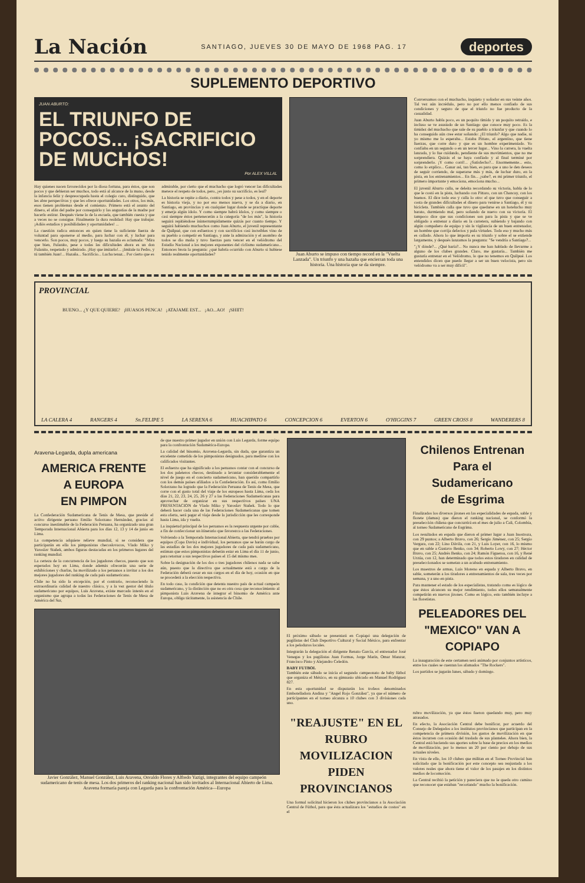La Nación SANTIAGO, JUEVES 30 DE MAYO DE 1968 PAG. 17 deportes
SUPLEMENTO DEPORTIVO
JUAN ABURTO:
EL TRIUNFO DE POCOS... ¡SACRIFICIO DE MUCHOS!
Por ALEX VILLAL
Hay quienes nacen favorecidos por la diosa fortuna, para éstos, que son pocos y que debieran ser muchos, todo está al alcance de la mano, desde la infancia feliz y despreocupada hasta el colegio caro, distinguido, que les abre perspectivas y que les ofrece oportunidades. Los otros, los más, esos tienen problemas desde el comienzo. Primero está el asunto del dinero, el afán del padre por conseguirlo y las angustias de la madre por hacerlo estirar. Después viene lo de la escuela, que también cuesta y que a veces no se consigue. Finalmente la dura realidad: Hay que trabajar. ¡Adiós estudios y posibilidades y oportunidades! ...
La cuestión radica entonces en quien tiene la suficiente fuerza de voluntad para oponerse al medio, para luchar con él, y luchar para vencerlo. Son pocos, muy pocos, y luego su hazaña es aclamada: "Mira que bien, Fulanito, pese a todas las dificultades ahora es un don Fulanito, respetado y admirado. ¡Hay que imitarlo!... ¡Imítale tu Pedro, y tú también Juan!... Hazaña... Sacrificio... Lucha tenaz... Por cierto que es
admirable, por cierto que el muchacho que logró vencer las dificultades merece el respeto de todos, pero, ¿es justo su sacrificio, es leal?
La historia se repite a diario, contra todos y pese a todos, y en el deporte es historia vieja, y no por eso menos nueva, y se da a diario, en Santiago, en provincias y en cualquier lugar donde se practique deporte y emerja algún ídolo. Y como siempre habrá ídolos, y como siempre o casi siempre éstos pertenecerán a la categoría "de los más", la historia seguirá repitiéndose ininterrumpidamente quizás por cuanto tiempo. Y seguirá habiendo muchachos como Juan Aburto, el juvenil representante de Quilpué, que con esfuerzos y con sacrificios casi increíbles vino de su pueblo a competir en Santiago, y ante la admiración y el asombro de todos se dio maña y tuvo fuerzas para vencer en el velódromo del Estadio Nacional a los mejores exponentes del ciclismo sudamericano... Entonces brota la pregunta: ¿qué habría ocurrido con Aburto si hubiese tenido realmente oportunidades?
Juan Aburto se impuso con tiempo record en la "Vuelta Lanzada". Un triunfo y una hazaña que encierran toda una historia. Una historia que se da siempre.
Conversamos con el muchacho, inquieto y soñador en sus veinte años. Tal vez aún incrédulo, pero no por ello menos confiado de sus condiciones y seguro de que el triunfo no fue producto de la casualidad.
Juan Aburto habla poco, es un poquito tímido y un poquito retraído, e incluso se ve asustado de un Santiago que conoce muy poco. Es la timidez del muchacho que sale de su pueblo a triunfar y que cuando lo ha conseguido aún cree estar soñando: ¿El triunfo? Algo que nadie, ni yo mismo me lo esperaba... Estaba Pittaro, el argentino, que tiene fuerzas, que corre duro y que es un hombre experimentado. Yo confiaba en un segundo o en un tercer lugar... Vino la carrera, la vuelta lanzada, y lo fue cuidando, pendiente de sus movimientos, que no me sorprendiera. Quizás el se haya confiado y al final terminé por sorprenderlo. ¡Y como corrí!... ¿Satisfecho?... Enormemente... esto, como lo explico... Ganar así, tan bien, es para que a uno le den deseos de seguir corriendo, de superarse más y más, de luchar duro, en la pista, en los entrenamientos... En fin... ¿sabe?, es mi primer triunfo, el primero importante y emociona, emociona mucho...
El juvenil Aburto calla, se deleita recordando su victoria, habla de lo que le costó en la pista, luchando con Pittaro, con un Chancay, con los buenos. El dice todo eso y calla lo otro: el que tuvo que conseguir a costa de grandes dificultades el dinero para venirse a Santiago, él y su bicicleta. También calla que tuvo que quedarse en un hotelucho muy barato, durmiendo mal, pero soñando de nuevo con su victoria. El tampoco dice que sus condiciones son para la pista y que se ve obligado a entrenar a diario en la carretera, subiendo y bajando con algún compañero de equipo y sin la vigilancia de un buen entrenador, un hombre que corrija defectos y pula virtudes. Todo eso y mucho más es callado. Ahora lo que importa es su triunfo y sobre el se extiende largamente, y después lanzamos la pregunta: "Se vendría a Santiago?...
"¿Y dónde?... ¿Qué haría?... No nunca me han hablado de llevarme a alguno de los clubes grandes. Claro, me gustaría... También me gustaría entrenar en el Velódromo, lo que no tenemos en Quilpué. Los entendidos dicen que puedo llegar a ser un buen velocista, pero sin velódromo va a ser muy difícil".
PROVINCIAL
BUENO... ¿Y QUE QUIERE? ¡HUASOS PENCA! ¡ATAJAME EST... ¡AO...AO! ¡SHIIT!
LA CALERA 4 RANGERS 4 Sn.FELIPE 5 LA SERENA 6 HUACHIPATO 6 CONCEPCION 6 EVERTON 6 O'HIGGINS 7 GREEN CROSS 8 WANDERERS 8
Aravena-Legarda, dupla americana
AMERICA FRENTE
A EUROPA
EN PIMPON
La Confederación Sudamericana de Tenis de Mesa, que preside el activo dirigente peruano Emilio Solorzano Hernández, gracias al concurso inestimable de la Federación Peruana, ha organizado una gran Temporada Internacional Abierta para los días 12, 13 y 14 de junio en Lima.
La competencia adquiere relieve mundial, si se considera que participarán en ella los pimponistas checoslovacos, Vlado Miko y Yaroslav Stañek, ambos figuras destacadas en los primeros lugares del ranking mundial.
La certeza de la concurrencia de los jugadores checos, puesto que son esperados hoy en Lima, donde además ofrecerán una serie de exhibiciones y charlas, ha movilizado a los peruanos a invitar a los dos mejores jugadores del ranking de cada país sudamericano.
Chile no ha sido la excepción, por el contrario, reconociendo la extraordinaria calidad de nuestro clásico, y a la vez gestor del título sudamericano por equipos, Luis Aravena, existe marcado interés en el organismo que agrupa a todas las Federaciones de Tenis de Mesa de América del Sur,
de que nuestro primer jugador en unión con Luis Legarda, forme equipo para la confrontación Sudamérica-Europa.
La calidad del binomio, Aravena-Legarda, sin duda, que garantiza un excelente cometido de los pimponistas designados, para medirse con los calificados visitantes.
El esfuerzo que ha significado a los peruanos contar con el concurso de los dos paleteros checos, destinado a levantar considerablemente el nivel de juego en el concierto sudamericano, han querido compartirlo con los demás países afiliados a la Confederación. Es así, como Emilio Solorzano ha logrado que la Federación Peruana de Tenis de Mesa, que corre con el gasto total del viaje de los europeos hasta Lima, ceda los días 21, 22, 23, 24, 25, 26 y 27 a las Federaciones Sudamericanas para aprovechar de organizar en sus respectivos países UNA PRESENTACION de Vlado Miko y Yaroslav Stañek. Todo lo que deberá hacer cada una de las Federaciones Sudamericanas que tomen esta oferta, será pagar el viaje desde la jurisdicción que les corresponde hasta Lima, ida y vuelta.
La inquietud principal de los peruanos es la respuesta urgente por cable, a fin de confeccionar un itinerario que favorezca a las Federaciones.
Volviendo a la Temporada Internacional Abierta, que tendrá pruebas por equipos (Copa Davis) e individual, los peruanos que se harán cargo de las estadías de los dos mejores jugadores de cada país sudamericano, estiman que estos pimponistas deberán estar en Lima el día 11 de junio, para retornar a sus respectivos países el 15 del mismo mes.
Sobre la designación de los dos o tres jugadores chilenos nada se sabe aún, puesto que la directiva que actualmente está a cargo de la Federación deberá cesar en sus cargos en el día de hoy, ocasión en que se procederá a la elección respectiva.
En todo caso, la condición que detenta nuestro país de actual campeón sudamericano, y la distinción que no es otra cosa que reconocimiento al pimponista Luis Aravena de integrar el binomio de América ante Europa, obliga tácitamente, la asistencia de Chile.
Javier González, Manuel González, Luis Aravena, Osvaldo Flores y Alfredo Yazigi, integrantes del equipo campeón sudamericano de tenis de mesa. Los dos primeros del ranking nacional han sido invitados al Internacional Abierto de Lima. Aravena formaría pareja con Legarda para la confrontación América—Europa
El próximo sábado se presentará en Copiapó una delegación de pugilistas del Club Deportivo Cultural y Social México, para enfrentar a los peloduros locales.
Integrarán la delegación el dirigente Renato García, el entrenador José Venegas y los pugilistas Juan Formas, Jorge Marín, Omar Manzur, Francisco Pinto y Alejandro Celedón.
BABY FUTBOL
También este sábado se inicia el segundo campeonato de baby fútbol que organiza el México, en su gimnasio ubicado en Manuel Rodríguez 827.
En esta oportunidad se disputarán los trofeos denominados Embotelladora Andina y "Angel Rojo González", ya que el número de participantes en el torneo alcanza a 10 clubes con 3 divisiones cada uno.
Chilenos Entrenan
Para el
Sudamericano
de Esgrima
Finalizados los diversos jirones en las especialidades de espada, sable y florete (damas) que dieron el ranking nacional, se conformó la preselección chilena que concurrirá en el mes de julio a Cali, Colombia, al torneo Sudamericano de Esgrima.
Los resultados en espada que dieron el primer lugar a Juan Inostroza, con 29 puntos; a Alberto Bravo, con 26; Sergio Jiménez, con 25; Sergio Vergara, con 22; Lino Dávila, con 21, y Luis Loyer, con 16, lo mismo que en sable a Gustavo Benko, con 34; Roberto Lowy, con 27; Héctor Bravo, con 25; Andrés Benko, con 24; Ramón Figueroa, con 16, y René Urzúa, con 12, han determinado que todos estos tiradores en calidad de preseleccionados se sometan a un acabado entrenamiento.
Los maestros de armas, Luis Moreno en espada y Alberto Bravo, en sable, someterán a los tiradores a entrenamientos de sala, tres veces por semana, y a uno en pista.
Para mantener el estado de los especialistas, tratando como es lógico de que éstos alcancen su mejor rendimiento, todos ellos semanalmente competirán en nuevos jirones. Como es lógico, esto también incluye a las floretistas.
PELEADORES DEL "MEXICO" VAN A COPIAPO
La inauguración de este certamen será animado por conjuntos artísticos, entre los cuales se cuentan los afamados "The Rockers".
Los partidos se jugarán lunes, sábado y domingo.
"REAJUSTE" EN EL RUBRO MOVILIZACION PIDEN PROVINCIANOS
Una formal solicitud hicieron los clubes provincianos a la Asociación Central de Fútbol, para que ésta actualizara los "estudios de costos" en el
rubro movilización, ya que éstos fueron quedando muy, pero muy atrasados.
En efecto, la Asociación Central debe bonificar, por acuerdo del Consejo de Delegados a los institutos provincianos que participan en la competencia de primera división, los gastos de movilización en que éstos incurren con ocasión del traslado de sus planteles. Ahora bien, la Central está haciendo sus aportes sobre la base de precios en los medios de movilización, por lo menos un 20 por ciento por debajo de sus actuales niveles.
En vista de ello, los 10 clubes que militan en el Torneo Provincial han solicitado que la bonificación por este concepto sea reajustada a los valores reales que ahora tiene el valor de los pasajes en los distintos medios de locomoción.
La Central recibió la petición y pareciera que no le queda otro camino que reconocer que estaban "recortando" mucho la bonificación.